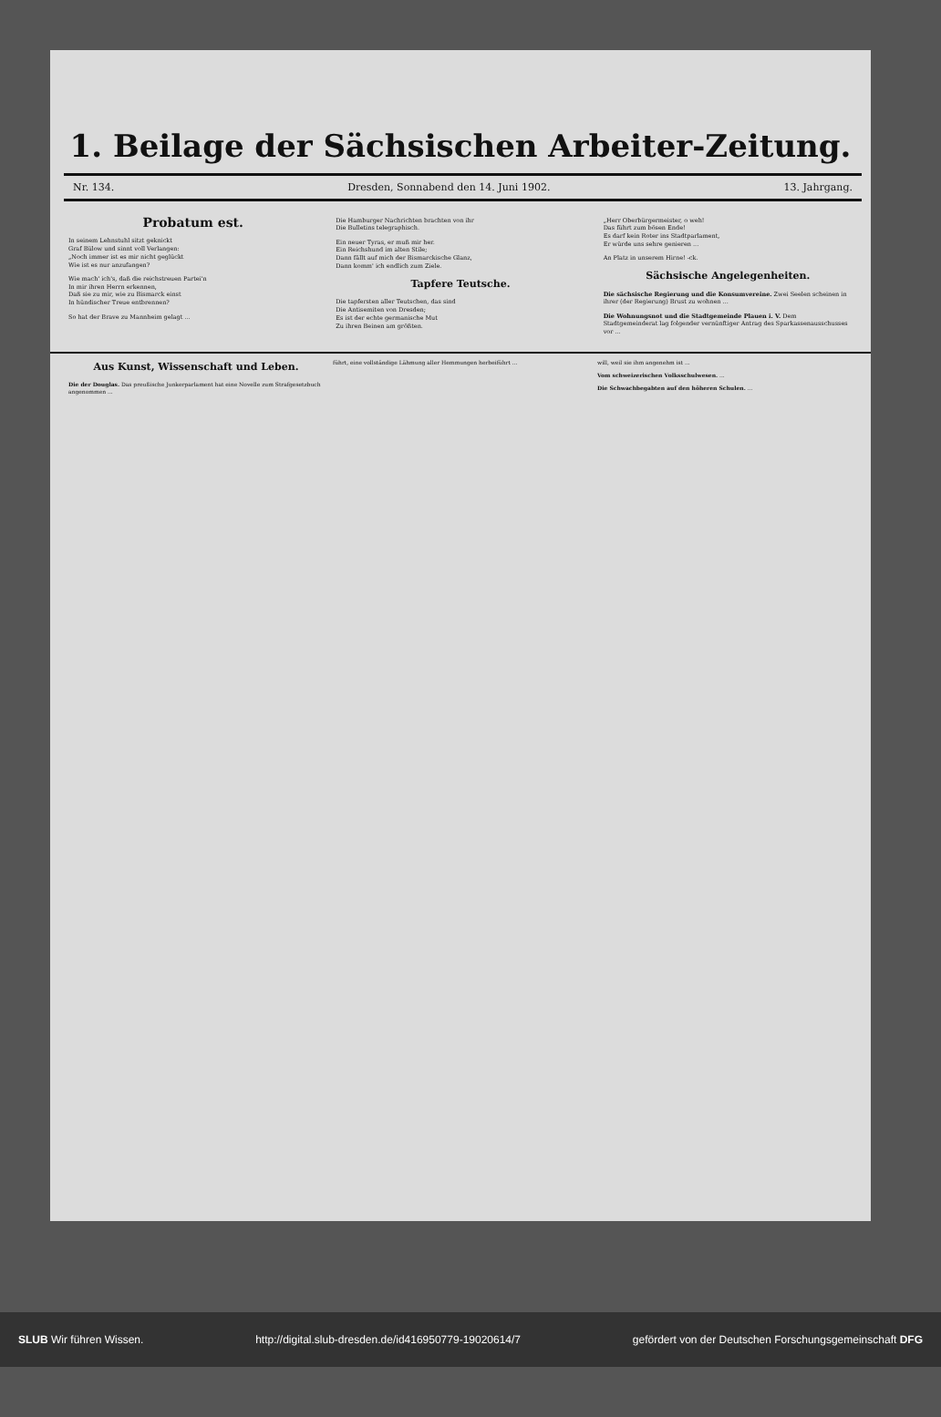1. Beilage der Sächsischen Arbeiter-Zeitung.
Nr. 134. Dresden, Sonnabend den 14. Juni 1902. 13. Jahrgang.
Probatum est.
In seinem Lehnstuhl sitzt geknickt
Graf Bülow und sinnt voll Verlangen:
„Noch immer ist es mir nicht geglückt
Wie ist es nur anzufangen?
Wie mach' ich's, daß die reichstreuen Partei'n
In mir ihren Herrn erkennen,
Daß sie zu mir, wie zu Bismarck einst
In hündischer Treue entbrennen?
So hat der Brave zu Mannheim gelagt ...
Die Hamburger Nachrichten brachten von ihr
Die Bulletins telegraphisch.
Ein neuer Tyras, er muß mir her.
Ein Reichshund im alten Stile;
Dann fällt auf mich der Bismarckische Glanz,
Dann komm' ich endlich zum Ziele.
Tapfere Teutsche.
Die tapfersten aller Teutschen, das sind
Die Antisemiten von Dresden;
Es ist der echte germanische Mut
Zu ihren Beinen am größten.
„Herr Oberbürgermeister, o weh!
Das führt zum bösen Ende!
Es darf kein Roter ins Stadtparlament,
Er würde uns sehre genieren ...
An Platz in unserem Hirne! -ck.
Sächsische Angelegenheiten.
Die sächsische Regierung und die Konsumvereine. Zwei Seelen scheinen in ihrer (der Regierung) Brust zu wohnen ...
Die Wohnungsnot und die Stadtgemeinde Plauen i. V. Dem Stadtgemeinderat lag folgender vernünftiger Antrag des Sparkassenausschusses vor ...
Aus Kunst, Wissenschaft und Leben.
Die der Douglas. Das preußische Junkerparlament hat eine Novelle zum Strafgesetzbuch angenommen ...
führt, eine vollständige Lähmung aller Hemmungen herbeiführt ...
will, weil sie ihm angenehm ist ...
Vom schweizerischen Volksschulwesen. ...
Die Schwachbegabten auf den höheren Schulen. ...
SLUB Wir führen Wissen. http://digital.slub-dresden.de/id416950779-19020614/7 gefördert von der Deutschen Forschungsgemeinschaft DFG